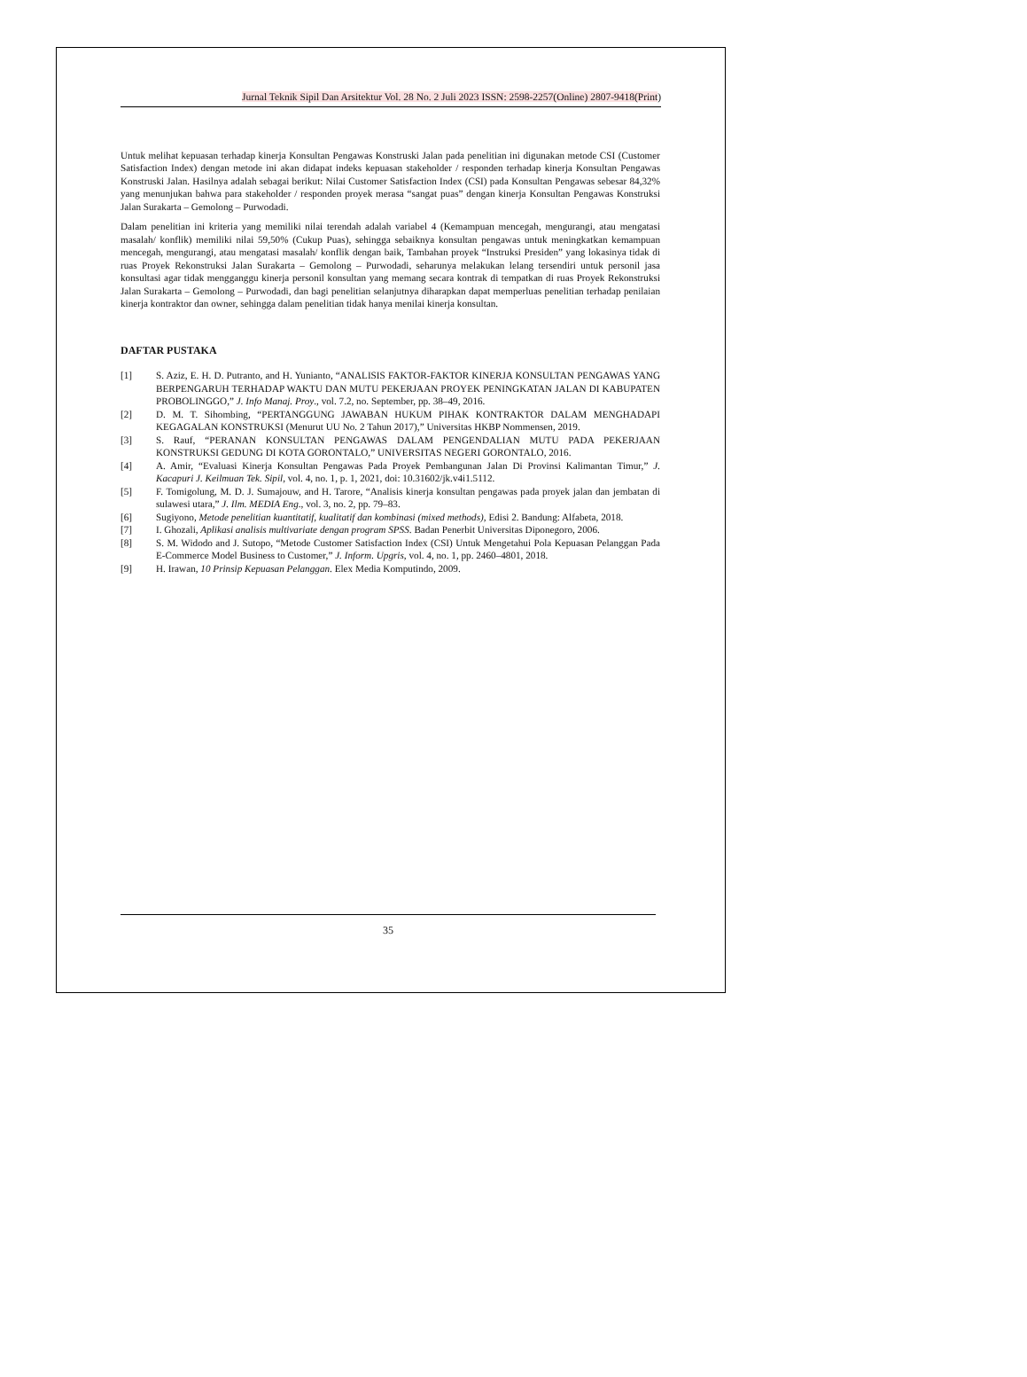Jurnal Teknik Sipil Dan Arsitektur Vol. 28 No. 2 Juli 2023 ISSN: 2598-2257(Online) 2807-9418(Print)
Untuk melihat kepuasan terhadap kinerja Konsultan Pengawas Konstruski Jalan pada penelitian ini digunakan metode CSI (Customer Satisfaction Index) dengan metode ini akan didapat indeks kepuasan stakeholder / responden terhadap kinerja Konsultan Pengawas Konstruski Jalan. Hasilnya adalah sebagai berikut: Nilai Customer Satisfaction Index (CSI) pada Konsultan Pengawas sebesar 84,32% yang menunjukan bahwa para stakeholder / responden proyek merasa “sangat puas” dengan kinerja Konsultan Pengawas Konstruksi Jalan Surakarta – Gemolong – Purwodadi.
Dalam penelitian ini kriteria yang memiliki nilai terendah adalah variabel 4 (Kemampuan mencegah, mengurangi, atau mengatasi masalah/ konflik) memiliki nilai 59,50% (Cukup Puas), sehingga sebaiknya konsultan pengawas untuk meningkatkan kemampuan mencegah, mengurangi, atau mengatasi masalah/ konflik dengan baik, Tambahan proyek “Instruksi Presiden” yang lokasinya tidak di ruas Proyek Rekonstruksi Jalan Surakarta – Gemolong – Purwodadi, seharunya melakukan lelang tersendiri untuk personil jasa konsultasi agar tidak mengganggu kinerja personil konsultan yang memang secara kontrak di tempatkan di ruas Proyek Rekonstruksi Jalan Surakarta – Gemolong – Purwodadi, dan bagi penelitian selanjutnya diharapkan dapat memperluas penelitian terhadap penilaian kinerja kontraktor dan owner, sehingga dalam penelitian tidak hanya menilai kinerja konsultan.
DAFTAR PUSTAKA
| [1] | S. Aziz, E. H. D. Putranto, and H. Yunianto, “ANALISIS FAKTOR-FAKTOR KINERJA KONSULTAN PENGAWAS YANG BERPENGARUH TERHADAP WAKTU DAN MUTU PEKERJAAN PROYEK PENINGKATAN JALAN DI KABUPATEN PROBOLINGGO,” J. Info Manaj. Proy ., vol. 7.2, no. September, pp. 38–49, 2016. |
| [2] | D. M. T. Sihombing, “PERTANGGUNG JAWABAN HUKUM PIHAK KONTRAKTOR DALAM MENGHADAPI KEGAGALAN KONSTRUKSI (Menurut UU No. 2 Tahun 2017),” Universitas HKBP Nommensen, 2019. |
| [3] | S. Rauf, “PERANAN KONSULTAN PENGAWAS DALAM PENGENDALIAN MUTU PADA PEKERJAAN KONSTRUKSI GEDUNG DI KOTA GORONTALO,” UNIVERSITAS NEGERI GORONTALO, 2016. |
| [4] | A. Amir, “Evaluasi Kinerja Konsultan Pengawas Pada Proyek Pembangunan Jalan Di Provinsi Kalimantan Timur,” J. Kacapuri J. Keilmuan Tek. Sipil , vol. 4, no. 1, p. 1, 2021, doi: 10.31602/jk.v4i1.5112. |
| [5] | F. Tomigolung, M. D. J. Sumajouw, and H. Tarore, “Analisis kinerja konsultan pengawas pada proyek jalan dan jembatan di sulawesi utara,” J. Ilm. MEDIA Eng ., vol. 3, no. 2, pp. 79–83. |
| [6] | Sugiyono, Metode penelitian kuantitatif, kualitatif dan kombinasi (mixed methods) , Edisi 2. Bandung: Alfabeta, 2018. |
| [7] | I. Ghozali, Aplikasi analisis multivariate dengan program SPSS . Badan Penerbit Universitas Diponegoro, 2006. |
| [8] | S. M. Widodo and J. Sutopo, “Metode Customer Satisfaction Index (CSI) Untuk Mengetahui Pola Kepuasan Pelanggan Pada E-Commerce Model Business to Customer,” J. Inform. Upgris , vol. 4, no. 1, pp. 2460–4801, 2018. |
| [9] | H. Irawan, 10 Prinsip Kepuasan Pelanggan . Elex Media Komputindo, 2009. |
35